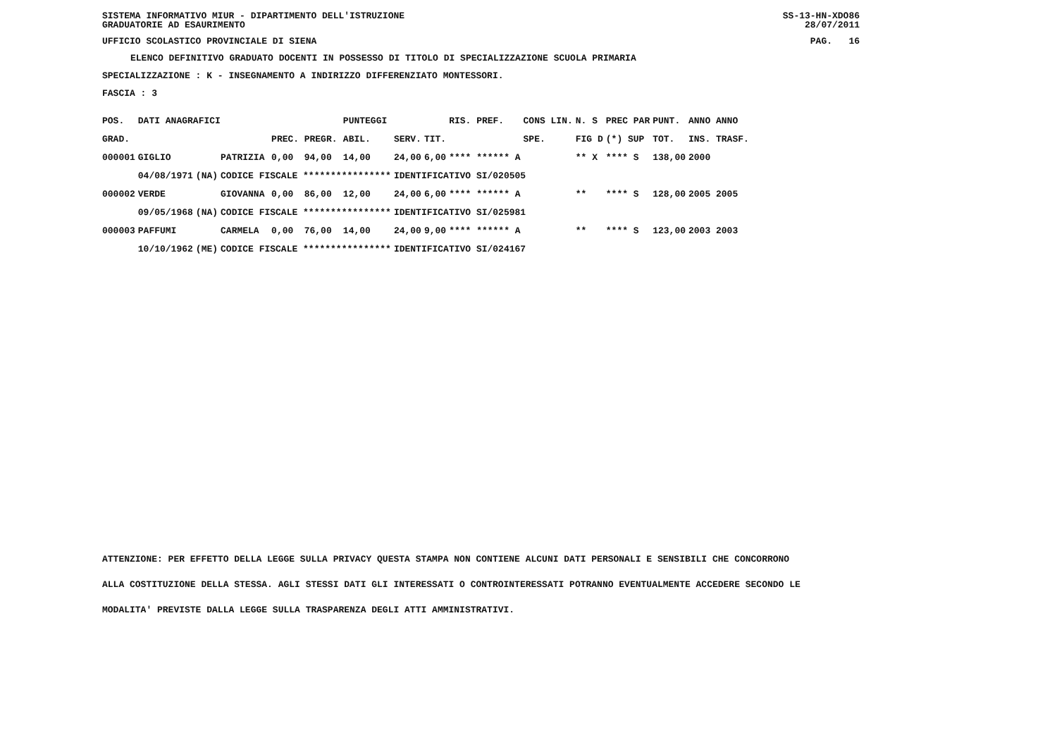SISTEMA INFORMATIVO MIUR - DIPARTIMENTO DELL'ISTRUZIONE SS-13-HN-XDO86
GRADUATORIE AD ESAURIMENTO 28/07/2011
UFFICIO SCOLASTICO PROVINCIALE DI SIENA PAG. 16
ELENCO DEFINITIVO GRADUATO DOCENTI IN POSSESSO DI TITOLO DI SPECIALIZZAZIONE SCUOLA PRIMARIA
SPECIALIZZAZIONE : K - INSEGNAMENTO A INDIRIZZO DIFFERENZIATO MONTESSORI.
FASCIA : 3
| POS. | DATI ANAGRAFICI | | | | | PUNTEGGI | | | RIS. PREF. | CONS LIN. | N. S | PREC PAR | PUNT. | ANNO ANNO |
| --- | --- | --- | --- | --- | --- | --- | --- | --- | --- | --- | --- | --- | --- | --- |
| GRAD. | | | | PREC. | PREGR. | ABIL. | SERV. | TIT. | | SPE. | FIG D | (*) SUP | TOT. | INS. TRASF. |
| 000001 | GIGLIO | | PATRIZIA | 0,00 | 94,00 | 14,00 | 24,00 | 6,00 | **** ****** A | | ** X | **** S | 138,00 | 2000 |
| | 04/08/1971 | (NA) | CODICE FISCALE **************** | | | | IDENTIFICATIVO SI/020505 | | | | | | | |
| 000002 | VERDE | | GIOVANNA | 0,00 | 86,00 | 12,00 | 24,00 | 6,00 | **** ****** A | | ** | **** S | 128,00 | 2005 2005 |
| | 09/05/1968 | (NA) | CODICE FISCALE **************** | | | | IDENTIFICATIVO SI/025981 | | | | | | | |
| 000003 | PAFFUMI | | CARMELA | 0,00 | 76,00 | 14,00 | 24,00 | 9,00 | **** ****** A | | ** | **** S | 123,00 | 2003 2003 |
| | 10/10/1962 | (ME) | CODICE FISCALE **************** | | | | IDENTIFICATIVO SI/024167 | | | | | | | |
ATTENZIONE: PER EFFETTO DELLA LEGGE SULLA PRIVACY QUESTA STAMPA NON CONTIENE ALCUNI DATI PERSONALI E SENSIBILI CHE CONCORRONO
ALLA COSTITUZIONE DELLA STESSA. AGLI STESSI DATI GLI INTERESSATI O CONTROINTERESSATI POTRANNO EVENTUALMENTE ACCEDERE SECONDO LE
MODALITA' PREVISTE DALLA LEGGE SULLA TRASPARENZA DEGLI ATTI AMMINISTRATIVI.